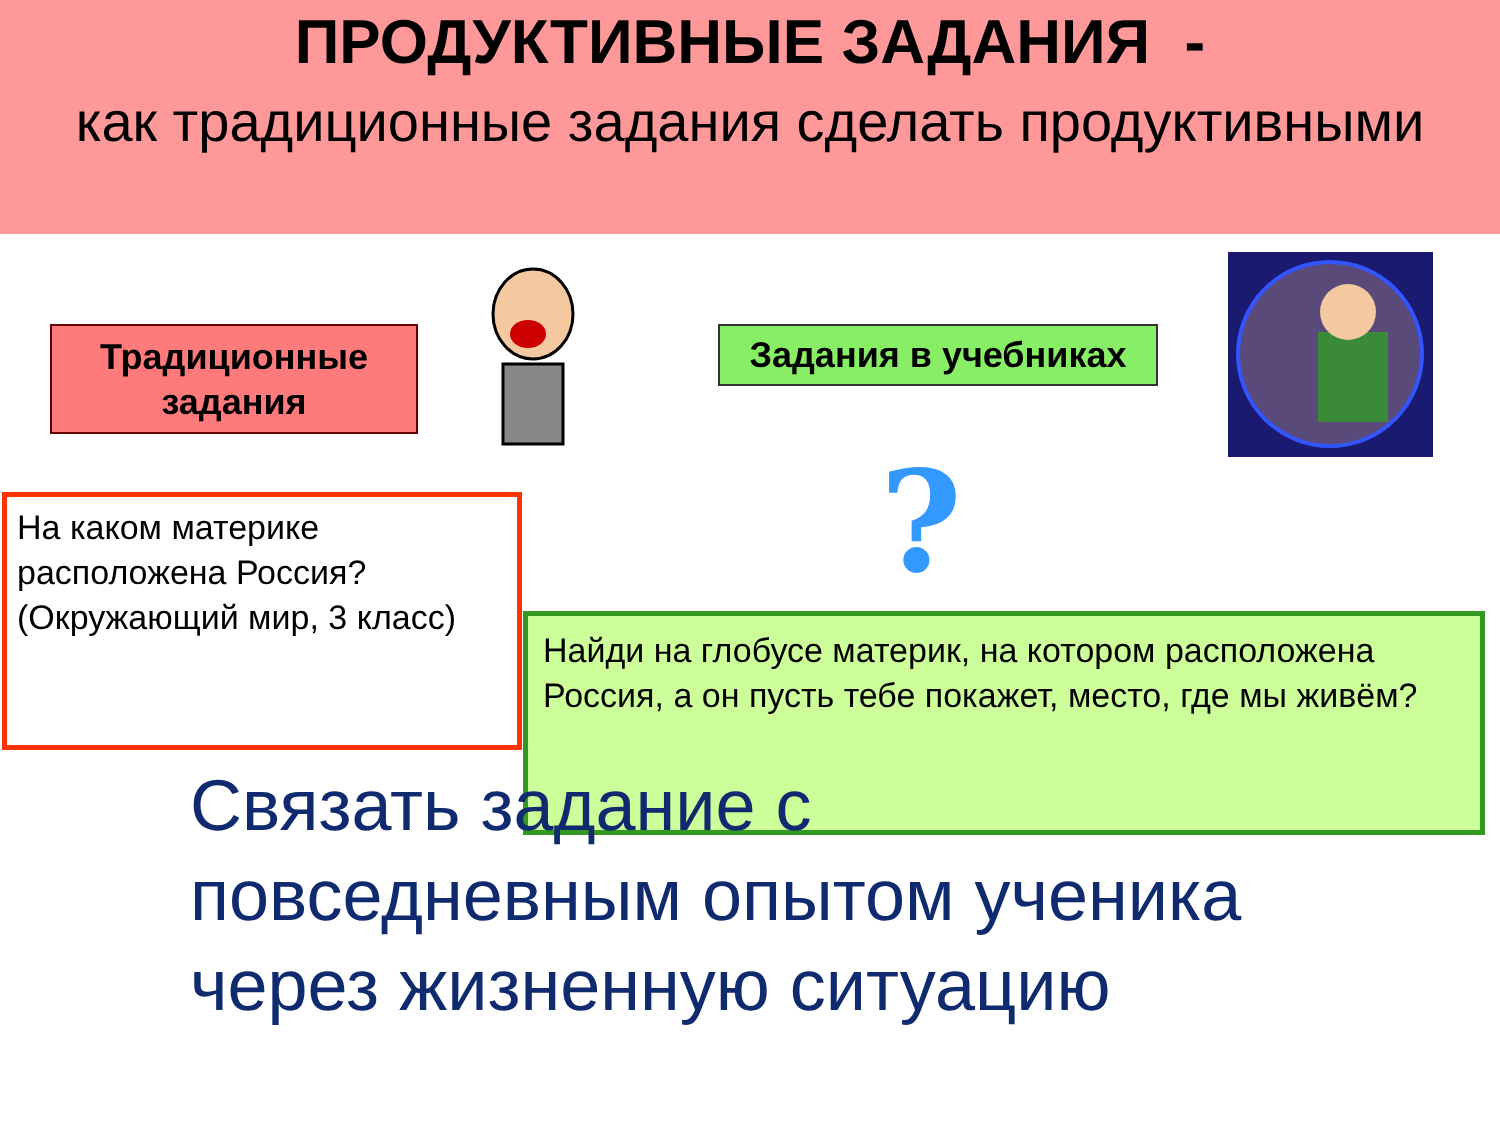ПРОДУКТИВНЫЕ ЗАДАНИЯ -
как традиционные задания сделать продуктивными
Традиционные задания
Задания в учебниках
?
На каком материке расположена Россия? (Окружающий мир, 3 класс)
Найди на глобусе материк, на котором расположена Россия, а он пусть тебе покажет, место, где мы живём?
Связать задание с
повседневным опытом ученика
через жизненную ситуацию